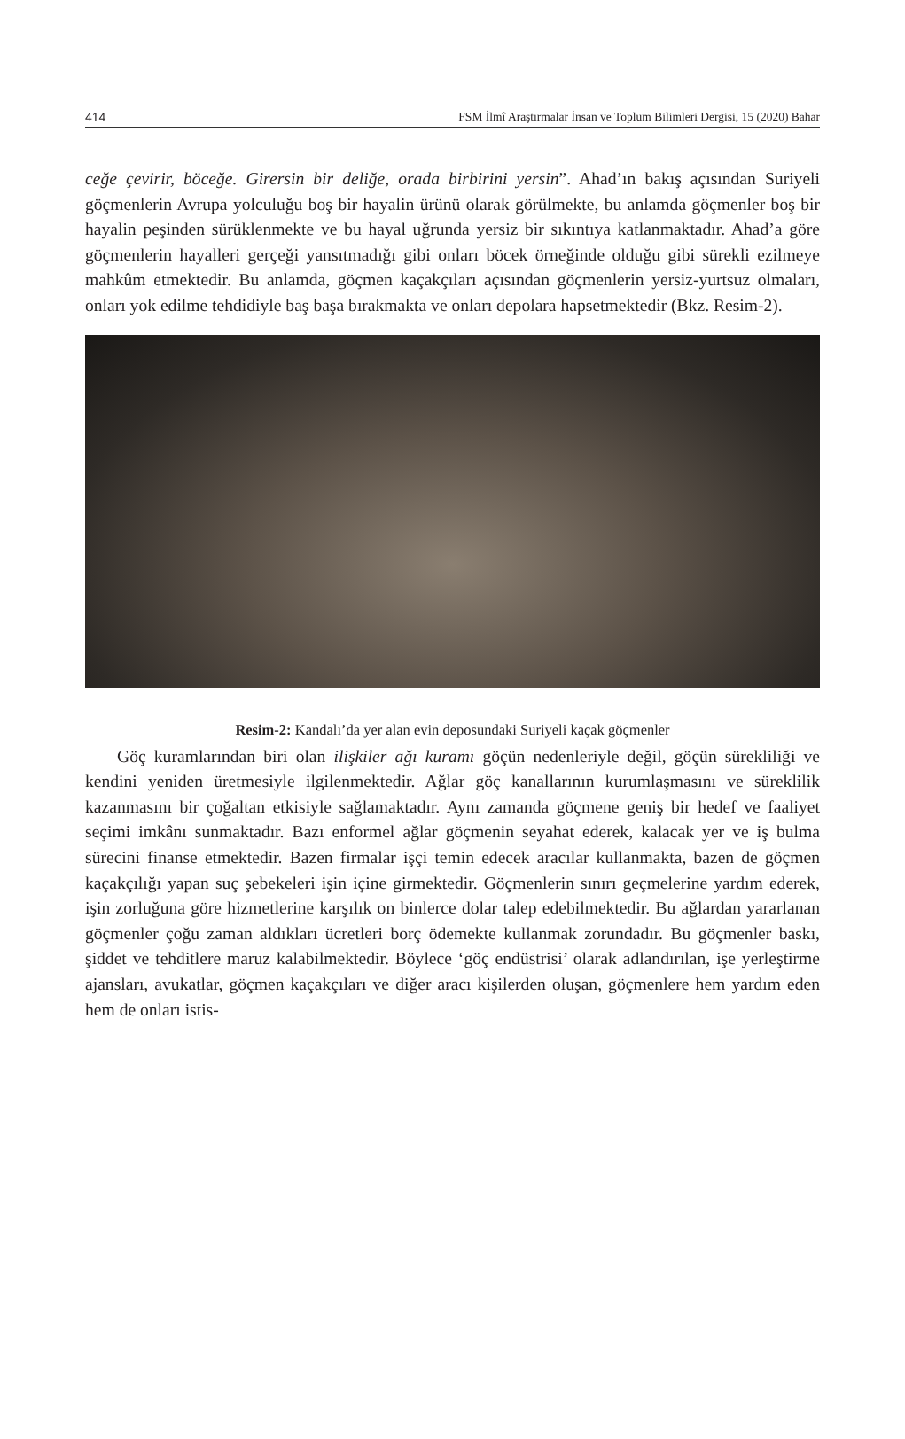414 FSM İlmî Araştırmalar İnsan ve Toplum Bilimleri Dergisi, 15 (2020) Bahar
ceğe çevirir, böceğe. Girersin bir deliğe, orada birbirini yersin”. Ahad’ın bakış açısından Suriyeli göçmenlerin Avrupa yolculuğu boş bir hayalin ürünü olarak görülmekte, bu anlamda göçmenler boş bir hayalin peşinden sürüklenmekte ve bu hayal uğrunda yersiz bir sıkıntıya katlanmaktadır. Ahad’a göre göçmenlerin hayalleri gerçeği yansıtmadığı gibi onları böcek örneğinde olduğu gibi sürekli ezilmeye mahkûm etmektedir. Bu anlamda, göçmen kaçakçıları açısından göçmenlerin yersiz-yurtsuz olmaları, onları yok edilme tehdidiyle baş başa bırakmakta ve onları depolara hapsetmektedir (Bkz. Resim-2).
Resim-2: Kandalı’da yer alan evin deposundaki Suriyeli kaçak göçmenler
Göç kuramlarından biri olan ilişkiler ağı kuramı göçün nedenleriyle değil, göçün sürekliliği ve kendini yeniden üretmesiyle ilgilenmektedir. Ağlar göç kanallarının kurumlaşmasını ve süreklilik kazanmasını bir çoğaltan etkisiyle sağlamaktadır. Aynı zamanda göçmene geniş bir hedef ve faaliyet seçimi imkânı sunmaktadır. Bazı enformel ağlar göçmenin seyahat ederek, kalacak yer ve iş bulma sürecini finanse etmektedir. Bazen firmalar işçi temin edecek aracılar kullanmakta, bazen de göçmen kaçakçılığı yapan suç şebekeleri işin içine girmektedir. Göçmenlerin sınırı geçmelerine yardım ederek, işin zorluğuna göre hizmetlerine karşılık on binlerce dolar talep edebilmektedir. Bu ağlardan yararlanan göçmenler çoğu zaman aldıkları ücretleri borç ödemekte kullanmak zorundadır. Bu göçmenler baskı, şiddet ve tehditlere maruz kalabilmektedir. Böylece ‘göç endüstrisi’ olarak adlandırılan, işe yerleştirme ajansları, avukatlar, göçmen kaçakçıları ve diğer aracı kişilerden oluşan, göçmenlere hem yardım eden hem de onları istis-